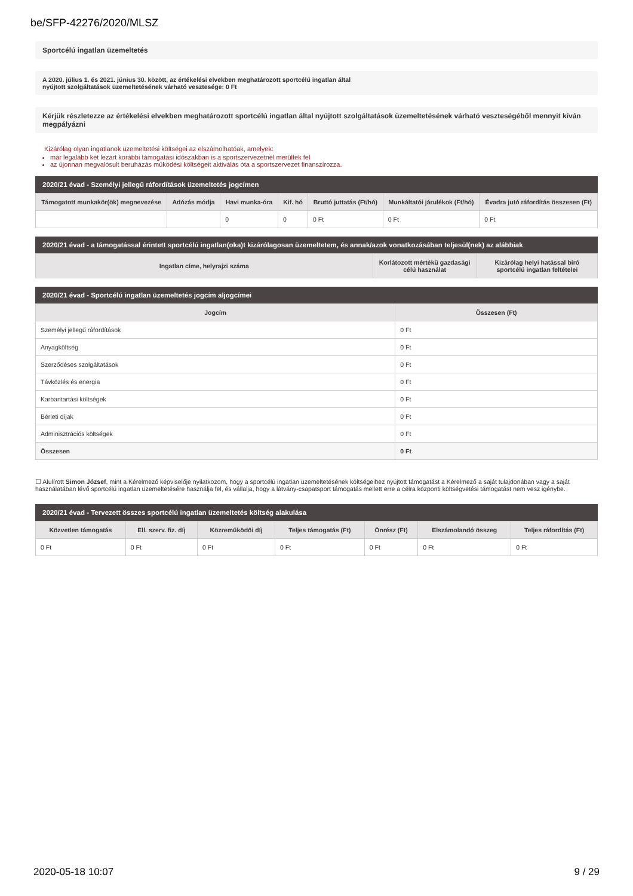be/SFP-42276/2020/MLSZ
Sportcélú ingatlan üzemeltetés
A 2020. július 1. és 2021. június 30. között, az értékelési elvekben meghatározott sportcélú ingatlan által
nyújtott szolgáltatások üzemeltetésének várható vesztesége: 0 Ft
Kérjük részletezze az értékelési elvekben meghatározott sportcélú ingatlan által nyújtott szolgáltatások üzemeltetésének várható veszteségéből mennyit kíván megpályázni
Kizárólag olyan ingatlanok üzemeltetési költségei az elszámolhatóak, amelyek:
már legalább két lezárt korábbi támogatási időszakban is a sportszervezetnél merültek fel
az újonnan megvalósult beruházás működési költségeit aktiválás óta a sportszervezet finanszírozza.
2020/21 évad - Személyi jellegű ráfordítások üzemeltetés jogcímen
| Támogatott munkakör(ök) megnevezése | Adózás módja | Havi munka-óra | Kif. hó | Bruttó juttatás (Ft/hó) | Munkáltatói járulékok (Ft/hó) | Évadra jutó ráfordítás összesen (Ft) |
| --- | --- | --- | --- | --- | --- | --- |
| | | 0 | 0 | 0 Ft | 0 Ft | 0 Ft |
2020/21 évad - a támogatással érintett sportcélú ingatlan(oka)t kizárólagosan üzemeltetem, és annak/azok vonatkozásában teljesül(nek) az alábbiak
| Ingatlan címe, helyrajzi száma | Korlátozott mértékű gazdasági célú használat | Kizárólag helyi hatással bíró sportcélú ingatlan feltételei |
| --- | --- | --- |
2020/21 évad - Sportcélú ingatlan üzemeltetés jogcím aljogcímei
| Jogcím | Összesen (Ft) |
| --- | --- |
| Személyi jellegű ráfordítások | 0 Ft |
| Anyagköltség | 0 Ft |
| Szerződéses szolgáltatások | 0 Ft |
| Távközlés és energia | 0 Ft |
| Karbantartási költségek | 0 Ft |
| Bérleti díjak | 0 Ft |
| Adminisztrációs költségek | 0 Ft |
| Összesen | 0 Ft |
☐ Alulírott Simon József, mint a Kérelmező képviselője nyilatkozom, hogy a sportcélú ingatlan üzemeltetésének költségeihez nyújtott támogatást a Kérelmező a saját tulajdonában vagy a saját használatában lévő sportcélú ingatlan üzemeltetésére használja fel, és vállalja, hogy a látvány-csapatsport támogatás mellett erre a célra központi költségvetési támogatást nem vesz igénybe.
2020/21 évad - Tervezett összes sportcélú ingatlan üzemeltetés költség alakulása
| Közvetlen támogatás | Ell. szerv. fiz. díj | Közreműködői díj | Teljes támogatás (Ft) | Önrész (Ft) | Elszámolandó összeg | Teljes ráfordítás (Ft) |
| --- | --- | --- | --- | --- | --- | --- |
| 0 Ft | 0 Ft | 0 Ft | 0 Ft | 0 Ft | 0 Ft | 0 Ft |
2020-05-18 10:07 9 / 29